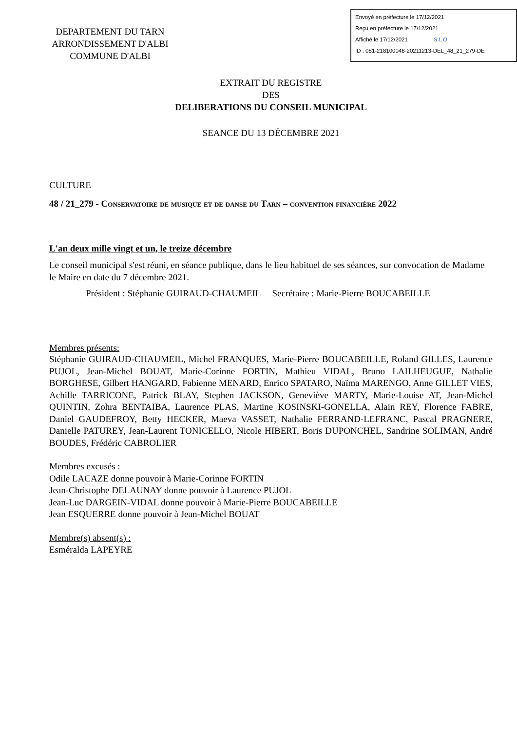DEPARTEMENT DU TARN
ARRONDISSEMENT D'ALBI
COMMUNE D'ALBI
Envoyé en préfecture le 17/12/2021
Reçu en préfecture le 17/12/2021
Affiché le 17/12/2021 SLO
ID : 081-218100048-20211213-DEL_48_21_279-DE
EXTRAIT DU REGISTRE
DES
DELIBERATIONS DU CONSEIL MUNICIPAL
SEANCE DU 13 DÉCEMBRE 2021
CULTURE
48 / 21_279 - Conservatoire de musique et de danse du Tarn – convention financière 2022
L'an deux mille vingt et un, le treize décembre
Le conseil municipal s'est réuni, en séance publique, dans le lieu habituel de ses séances, sur convocation de Madame le Maire en date du 7 décembre 2021.
Président : Stéphanie GUIRAUD-CHAUMEIL Secrétaire : Marie-Pierre BOUCABEILLE
Membres présents:
Stéphanie GUIRAUD-CHAUMEIL, Michel FRANQUES, Marie-Pierre BOUCABEILLE, Roland GILLES, Laurence PUJOL, Jean-Michel BOUAT, Marie-Corinne FORTIN, Mathieu VIDAL, Bruno LAILHEUGUE, Nathalie BORGHESE, Gilbert HANGARD, Fabienne MENARD, Enrico SPATARO, Naïma MARENGO, Anne GILLET VIES, Achille TARRICONE, Patrick BLAY, Stephen JACKSON, Geneviève MARTY, Marie-Louise AT, Jean-Michel QUINTIN, Zohra BENTAIBA, Laurence PLAS, Martine KOSINSKI-GONELLA, Alain REY, Florence FABRE, Daniel GAUDEFROY, Betty HECKER, Maeva VASSET, Nathalie FERRAND-LEFRANC, Pascal PRAGNERE, Danielle PATUREY, Jean-Laurent TONICELLO, Nicole HIBERT, Boris DUPONCHEL, Sandrine SOLIMAN, André BOUDES, Frédéric CABROLIER
Membres excusés :
Odile LACAZE donne pouvoir à Marie-Corinne FORTIN
Jean-Christophe DELAUNAY donne pouvoir à Laurence PUJOL
Jean-Luc DARGEIN-VIDAL donne pouvoir à Marie-Pierre BOUCABEILLE
Jean ESQUERRE donne pouvoir à Jean-Michel BOUAT
Membre(s) absent(s) :
Esméralda LAPEYRE